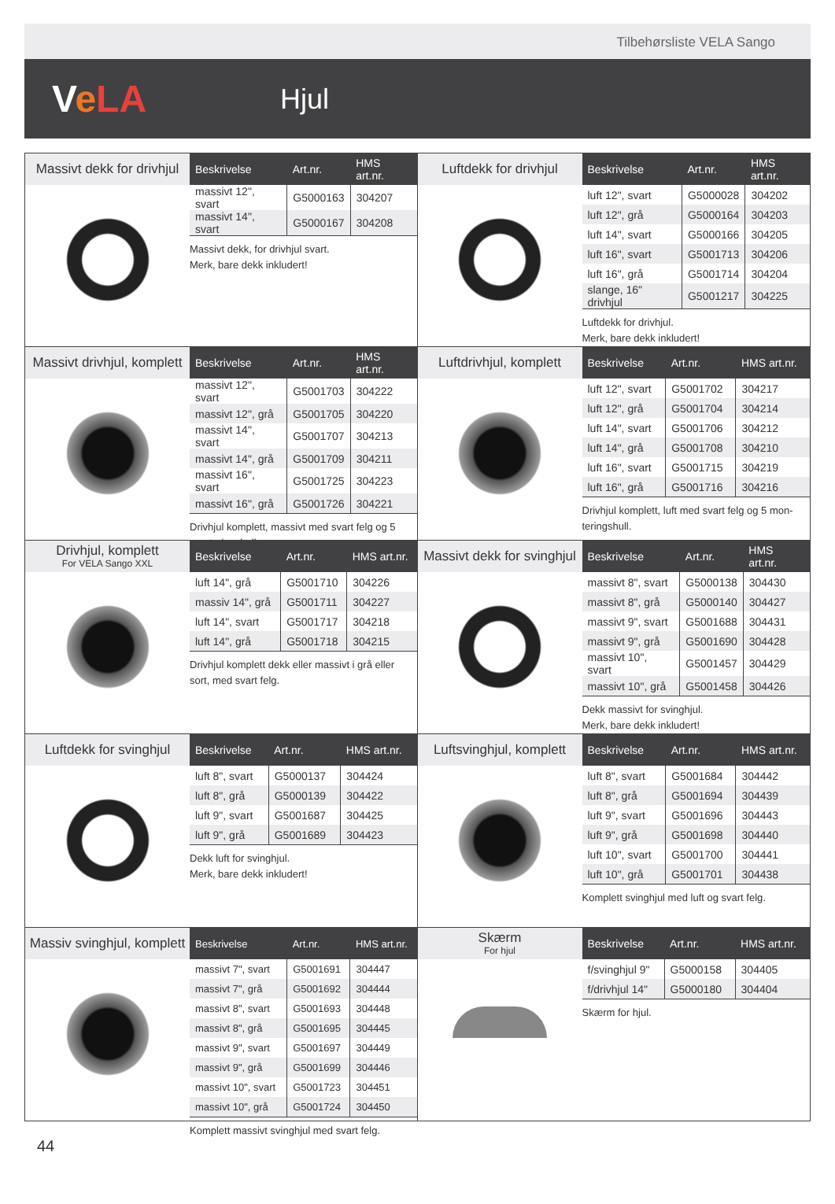Tilbehørsliste VELA Sango
VeLA
Hjul
Massivt dekk for drivhjul
| Beskrivelse | Art.nr. | HMS art.nr. |
| --- | --- | --- |
| massivt 12", svart | G5000163 | 304207 |
| massivt 14", svart | G5000167 | 304208 |
Massivt dekk, for drivhjul svart.
Merk, bare dekk inkludert!
Luftdekk for drivhjul
| Beskrivelse | Art.nr. | HMS art.nr. |
| --- | --- | --- |
| luft 12", svart | G5000028 | 304202 |
| luft 12", grå | G5000164 | 304203 |
| luft 14", svart | G5000166 | 304205 |
| luft 16", svart | G5001713 | 304206 |
| luft 16", grå | G5001714 | 304204 |
| slange, 16" drivhjul | G5001217 | 304225 |
Luftdekk for drivhjul.
Merk, bare dekk inkludert!
Massivt drivhjul, komplett
| Beskrivelse | Art.nr. | HMS art.nr. |
| --- | --- | --- |
| massivt 12", svart | G5001703 | 304222 |
| massivt 12", grå | G5001705 | 304220 |
| massivt 14", svart | G5001707 | 304213 |
| massivt 14", grå | G5001709 | 304211 |
| massivt 16", svart | G5001725 | 304223 |
| massivt 16", grå | G5001726 | 304221 |
Drivhjul komplett, massivt med svart felg og 5 monteringshull.
Luftdrivhjul, komplett
| Beskrivelse | Art.nr. | HMS art.nr. |
| --- | --- | --- |
| luft 12", svart | G5001702 | 304217 |
| luft 12", grå | G5001704 | 304214 |
| luft 14", svart | G5001706 | 304212 |
| luft 14", grå | G5001708 | 304210 |
| luft 16", svart | G5001715 | 304219 |
| luft 16", grå | G5001716 | 304216 |
Drivhjul komplett, luft med svart felg og 5 mon-teringshull.
Drivhjul, komplett
For VELA Sango XXL
| Beskrivelse | Art.nr. | HMS art.nr. |
| --- | --- | --- |
| luft 14", grå | G5001710 | 304226 |
| massiv 14", grå | G5001711 | 304227 |
| luft 14", svart | G5001717 | 304218 |
| luft 14", grå | G5001718 | 304215 |
Drivhjul komplett dekk eller massivt i grå eller sort, med svart felg.
Massivt dekk for svinghjul
| Beskrivelse | Art.nr. | HMS art.nr. |
| --- | --- | --- |
| massivt 8", svart | G5000138 | 304430 |
| massivt 8", grå | G5000140 | 304427 |
| massivt 9", svart | G5001688 | 304431 |
| massivt 9", grå | G5001690 | 304428 |
| massivt 10", svart | G5001457 | 304429 |
| massivt 10", grå | G5001458 | 304426 |
Dekk massivt for svinghjul.
Merk, bare dekk inkludert!
Luftdekk for svinghjul
| Beskrivelse | Art.nr. | HMS art.nr. |
| --- | --- | --- |
| luft 8", svart | G5000137 | 304424 |
| luft 8", grå | G5000139 | 304422 |
| luft 9", svart | G5001687 | 304425 |
| luft 9", grå | G5001689 | 304423 |
Dekk luft for svinghjul.
Merk, bare dekk inkludert!
Luftsvinghjul, komplett
| Beskrivelse | Art.nr. | HMS art.nr. |
| --- | --- | --- |
| luft 8", svart | G5001684 | 304442 |
| luft 8", grå | G5001694 | 304439 |
| luft 9", svart | G5001696 | 304443 |
| luft 9", grå | G5001698 | 304440 |
| luft 10", svart | G5001700 | 304441 |
| luft 10", grå | G5001701 | 304438 |
Komplett svinghjul med luft og svart felg.
Massiv svinghjul, komplett
| Beskrivelse | Art.nr. | HMS art.nr. |
| --- | --- | --- |
| massivt 7", svart | G5001691 | 304447 |
| massivt 7", grå | G5001692 | 304444 |
| massivt 8", svart | G5001693 | 304448 |
| massivt 8", grå | G5001695 | 304445 |
| massivt 9", svart | G5001697 | 304449 |
| massivt 9", grå | G5001699 | 304446 |
| massivt 10", svart | G5001723 | 304451 |
| massivt 10", grå | G5001724 | 304450 |
Komplett massivt svinghjul med svart felg.
Skærm
For hjul
| Beskrivelse | Art.nr. | HMS art.nr. |
| --- | --- | --- |
| f/svinghjul 9" | G5000158 | 304405 |
| f/drivhjul 14" | G5000180 | 304404 |
Skærm for hjul.
44